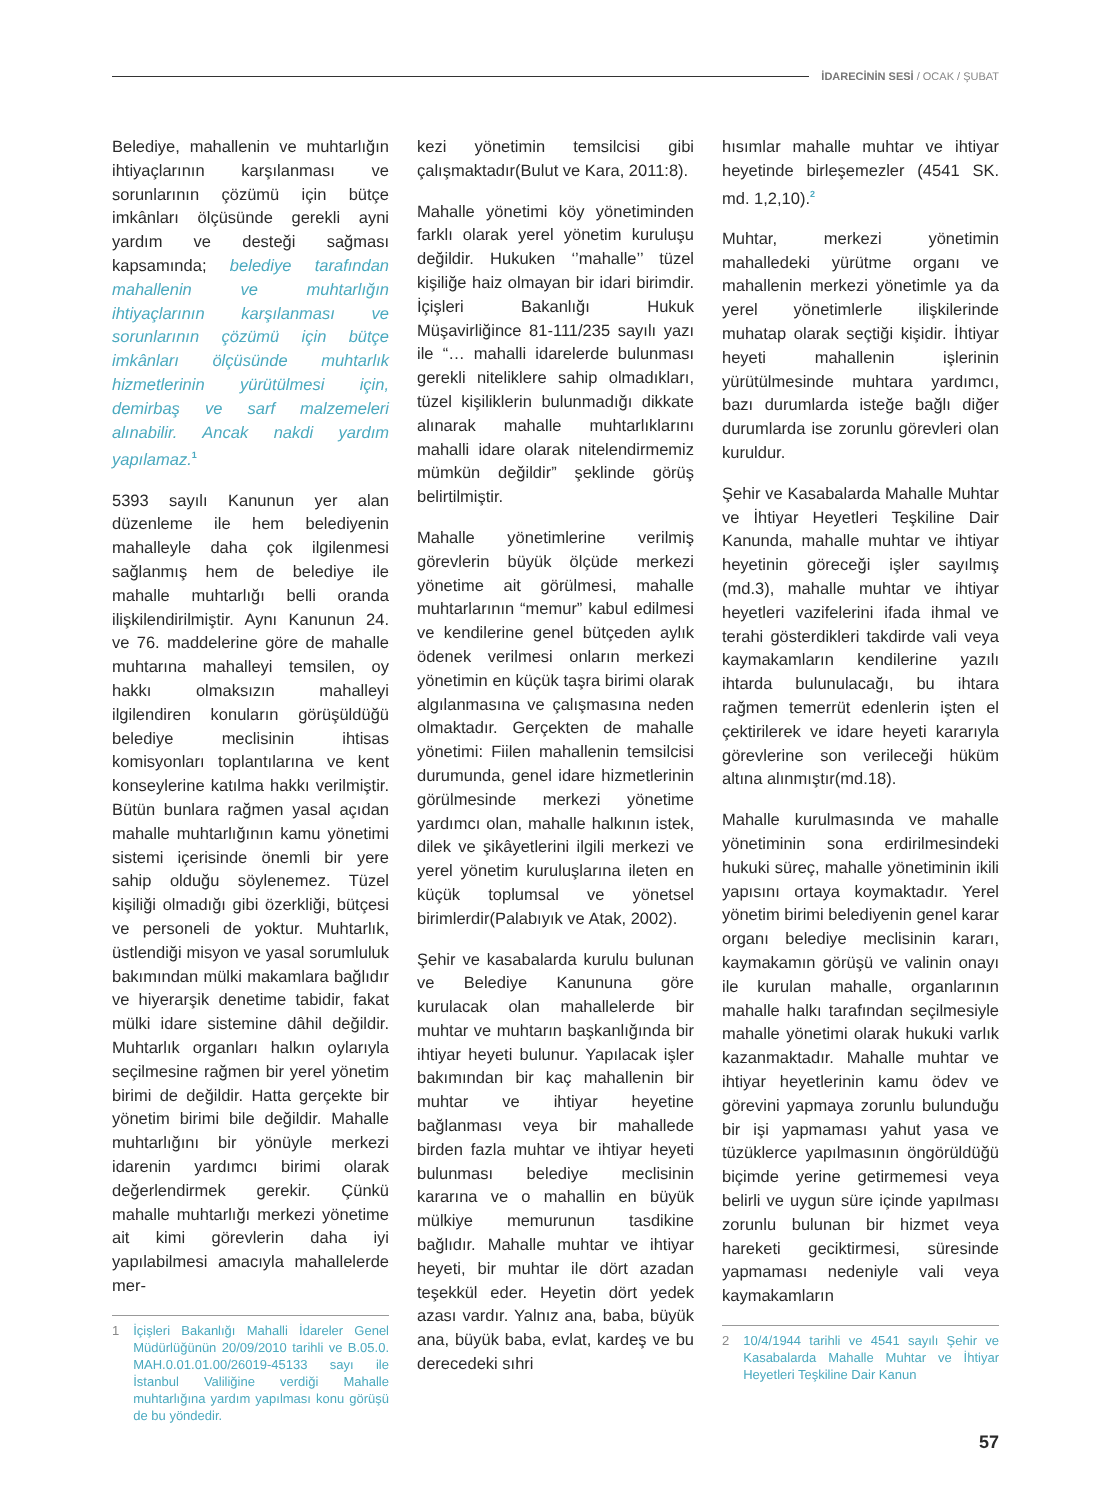İDARECİNİN SESİ / OCAK / ŞUBAT
Belediye, mahallenin ve muhtarlığın ihtiyaçlarının karşılanması ve sorunlarının çözümü için bütçe imkânları ölçüsünde gerekli ayni yardım ve desteği sağması kapsamında; belediye tarafından mahallenin ve muhtarlığın ihtiyaçlarının karşılanması ve sorunlarının çözümü için bütçe imkânları ölçüsünde muhtarlık hizmetlerinin yürütülmesi için, demirbaş ve sarf malzemeleri alınabilir. Ancak nakdi yardım yapılamaz.<sup>1</sup>
5393 sayılı Kanunun yer alan düzenleme ile hem belediyenin mahalleyle daha çok ilgilenmesi sağlanmış hem de belediye ile mahalle muhtarlığı belli oranda ilişkilendirilmiştir. Aynı Kanunun 24. ve 76. maddelerine göre de mahalle muhtarına mahalleyi temsilen, oy hakkı olmaksızın mahalleyi ilgilendiren konuların görüşüldüğü belediye meclisinin ihtisas komisyonları toplantılarına ve kent konseylerine katılma hakkı verilmiştir. Bütün bunlara rağmen yasal açıdan mahalle muhtarlığının kamu yönetimi sistemi içerisinde önemli bir yere sahip olduğu söylenemez. Tüzel kişiliği olmadığı gibi özerkliği, bütçesi ve personeli de yoktur. Muhtarlık, üstlendiği misyon ve yasal sorumluluk bakımından mülki makamlara bağlıdır ve hiyerarşik denetime tabidir, fakat mülki idare sistemine dâhil değildir. Muhtarlık organları halkın oylarıyla seçilmesine rağmen bir yerel yönetim birimi de değildir. Hatta gerçekte bir yönetim birimi bile değildir. Mahalle muhtarlığını bir yönüyle merkezi idarenin yardımcı birimi olarak değerlendirmek gerekir. Çünkü mahalle muhtarlığı merkezi yönetime ait kimi görevlerin daha iyi yapılabilmesi amacıyla mahallelerde mer-
1 İçişleri Bakanlığı Mahalli İdareler Genel Müdürlüğünün 20/09/2010 tarihli ve B.05.0. MAH.0.01.01.00/26019-45133 sayı ile İstanbul Valiliğine verdiği Mahalle muhtarlığına yardım yapılması konu görüşü de bu yöndedir.
kezi yönetimin temsilcisi gibi çalışmaktadır(Bulut ve Kara, 2011:8).
Mahalle yönetimi köy yönetiminden farklı olarak yerel yönetim kuruluşu değildir. Hukuken ‘’mahalle’’ tüzel kişiliğe haiz olmayan bir idari birimdir. İçişleri Bakanlığı Hukuk Müşavirliğince 81-111/235 sayılı yazı ile “… mahalli idarelerde bulunması gerekli niteliklere sahip olmadıkları, tüzel kişiliklerin bulunmadığı dikkate alınarak mahalle muhtarlıklarını mahalli idare olarak nitelendirmemiz mümkün değildir” şeklinde görüş belirtilmiştir.
Mahalle yönetimlerine verilmiş görevlerin büyük ölçüde merkezi yönetime ait görülmesi, mahalle muhtarlarının “memur” kabul edilmesi ve kendilerine genel bütçeden aylık ödenek verilmesi onların merkezi yönetimin en küçük taşra birimi olarak algılanmasına ve çalışmasına neden olmaktadır. Gerçekten de mahalle yönetimi: Fiilen mahallenin temsilcisi durumunda, genel idare hizmetlerinin görülmesinde merkezi yönetime yardımcı olan, mahalle halkının istek, dilek ve şikâyetlerini ilgili merkezi ve yerel yönetim kuruluşlarına ileten en küçük toplumsal ve yönetsel birimlerdir(Palabıyık ve Atak, 2002).
Şehir ve kasabalarda kurulu bulunan ve Belediye Kanununa göre kurulacak olan mahallelerde bir muhtar ve muhtarın başkanlığında bir ihtiyar heyeti bulunur. Yapılacak işler bakımından bir kaç mahallenin bir muhtar ve ihtiyar heyetine bağlanması veya bir mahallede birden fazla muhtar ve ihtiyar heyeti bulunması belediye meclisinin kararına ve o mahallin en büyük mülkiye memurunun tasdikine bağlıdır. Mahalle muhtar ve ihtiyar heyeti, bir muhtar ile dört azadan teşekkül eder. Heyetin dört yedek azası vardır. Yalnız ana, baba, büyük ana, büyük baba, evlat, kardeş ve bu derecedeki sıhri
hısımlar mahalle muhtar ve ihtiyar heyetinde birleşemezler (4541 SK. md. 1,2,10).<sup>2</sup>
Muhtar, merkezi yönetimin mahalledeki yürütme organı ve mahallenin merkezi yönetimle ya da yerel yönetimlerle ilişkilerinde muhatap olarak seçtiği kişidir. İhtiyar heyeti mahallenin işlerinin yürütülmesinde muhtara yardımcı, bazı durumlarda isteğe bağlı diğer durumlarda ise zorunlu görevleri olan kuruldur.
Şehir ve Kasabalarda Mahalle Muhtar ve İhtiyar Heyetleri Teşkiline Dair Kanunda, mahalle muhtar ve ihtiyar heyetinin göreceği işler sayılmış (md.3), mahalle muhtar ve ihtiyar heyetleri vazifelerini ifada ihmal ve terahi gösterdikleri takdirde vali veya kaymakamların kendilerine yazılı ihtarda bulunulacağı, bu ihtara rağmen temerrüt edenlerin işten el çektirilerek ve idare heyeti kararıyla görevlerine son verileceği hüküm altına alınmıştır(md.18).
Mahalle kurulmasında ve mahalle yönetiminin sona erdirilmesindeki hukuki süreç, mahalle yönetiminin ikili yapısını ortaya koymaktadır. Yerel yönetim birimi belediyenin genel karar organı belediye meclisinin kararı, kaymakamın görüşü ve valinin onayı ile kurulan mahalle, organlarının mahalle halkı tarafından seçilmesiyle mahalle yönetimi olarak hukuki varlık kazanmaktadır. Mahalle muhtar ve ihtiyar heyetlerinin kamu ödev ve görevini yapmaya zorunlu bulunduğu bir işi yapmaması yahut yasa ve tüzüklerce yapılmasının öngörüldüğü biçimde yerine getirmemesi veya belirli ve uygun süre içinde yapılması zorunlu bulunan bir hizmet veya hareketi geciktirmesi, süresinde yapmaması nedeniyle vali veya kaymakamların
2 10/4/1944 tarihli ve 4541 sayılı Şehir ve Kasabalarda Mahalle Muhtar ve İhtiyar Heyetleri Teşkiline Dair Kanun
57